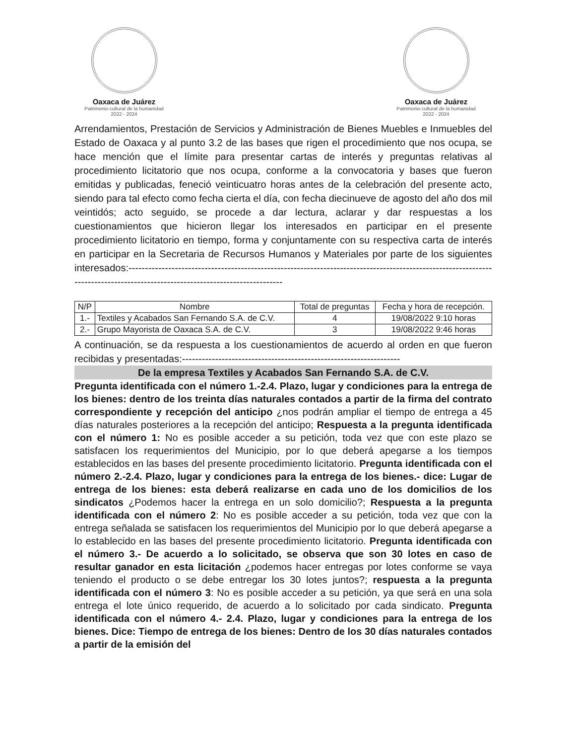Oaxaca de Juárez
Patrimonio cultural de la humanidad
2022 - 2024
Oaxaca de Juárez
Patrimonio cultural de la humanidad
2022 - 2024
Arrendamientos, Prestación de Servicios y Administración de Bienes Muebles e Inmuebles del Estado de Oaxaca y al punto 3.2 de las bases que rigen el procedimiento que nos ocupa, se hace mención que el límite para presentar cartas de interés y preguntas relativas al procedimiento licitatorio que nos ocupa, conforme a la convocatoria y bases que fueron emitidas y publicadas, feneció veinticuatro horas antes de la celebración del presente acto, siendo para tal efecto como fecha cierta el día, con fecha diecinueve de agosto del año dos mil veintidós; acto seguido, se procede a dar lectura, aclarar y dar respuestas a los cuestionamientos que hicieron llegar los interesados en participar en el presente procedimiento licitatorio en tiempo, forma y conjuntamente con su respectiva carta de interés en participar en la Secretaria de Recursos Humanos y Materiales por parte de los siguientes interesados:-----------------------------------------------------------------------------------------------------------------------------------------------------------------------------
| N/P | Nombre | Total de preguntas | Fecha y hora de recepción. |
| --- | --- | --- | --- |
| 1.- | Textiles y Acabados San Fernando S.A. de C.V. | 4 | 19/08/2022 9:10 horas |
| 2.- | Grupo Mayorista de Oaxaca S.A. de C.V. | 3 | 19/08/2022 9:46 horas |
A continuación, se da respuesta a los cuestionamientos de acuerdo al orden en que fueron recibidas y presentadas:------------------------------------------------------------------
De la empresa Textiles y Acabados San Fernando S.A. de C.V.
Pregunta identificada con el número 1.-2.4. Plazo, lugar y condiciones para la entrega de los bienes: dentro de los treinta días naturales contados a partir de la firma del contrato correspondiente y recepción del anticipo ¿nos podrán ampliar el tiempo de entrega a 45 días naturales posteriores a la recepción del anticipo; Respuesta a la pregunta identificada con el número 1: No es posible acceder a su petición, toda vez que con este plazo se satisfacen los requerimientos del Municipio, por lo que deberá apegarse a los tiempos establecidos en las bases del presente procedimiento licitatorio. Pregunta identificada con el número 2.-2.4. Plazo, lugar y condiciones para la entrega de los bienes.- dice: Lugar de entrega de los bienes: esta deberá realizarse en cada uno de los domicilios de los sindicatos ¿Podemos hacer la entrega en un solo domicilio?; Respuesta a la pregunta identificada con el número 2: No es posible acceder a su petición, toda vez que con la entrega señalada se satisfacen los requerimientos del Municipio por lo que deberá apegarse a lo establecido en las bases del presente procedimiento licitatorio. Pregunta identificada con el número 3.- De acuerdo a lo solicitado, se observa que son 30 lotes en caso de resultar ganador en esta licitación ¿podemos hacer entregas por lotes conforme se vaya teniendo el producto o se debe entregar los 30 lotes juntos?; respuesta a la pregunta identificada con el número 3: No es posible acceder a su petición, ya que será en una sola entrega el lote único requerido, de acuerdo a lo solicitado por cada sindicato. Pregunta identificada con el número 4.- 2.4. Plazo, lugar y condiciones para la entrega de los bienes. Dice: Tiempo de entrega de los bienes: Dentro de los 30 días naturales contados a partir de la emisión del